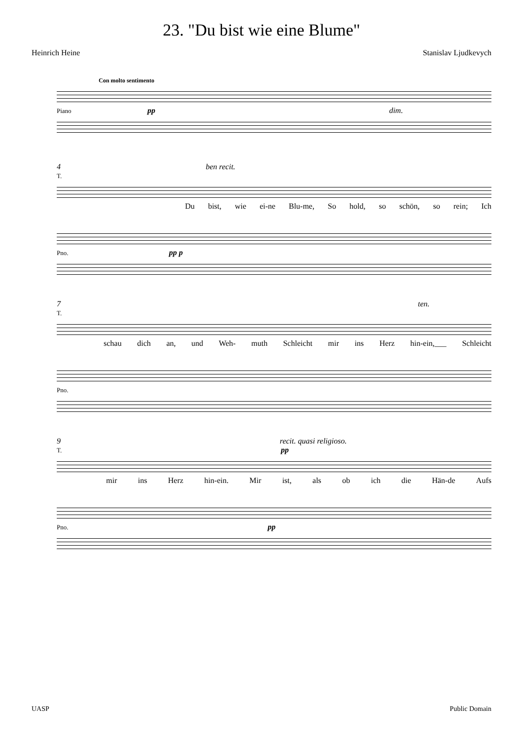23. "Du bist wie eine Blume"
Heinrich Heine Stanislav Ljudkevych
Con molto sentimento
Piano pp dim.
4 ben recit.
T.
Du bist, wie ei-ne Blu-me, So hold, so schön, so rein; Ich
Pno. pp p
7 ten.
T.
schau dich an, und Weh- muth Schleicht mir ins Herz hin-ein,___ Schleicht
Pno.
9 recit. quasi religioso.
T. pp
mir ins Herz hin-ein. Mir ist, als ob ich die Hän-de Aufs
Pno. pp
UASP Public Domain